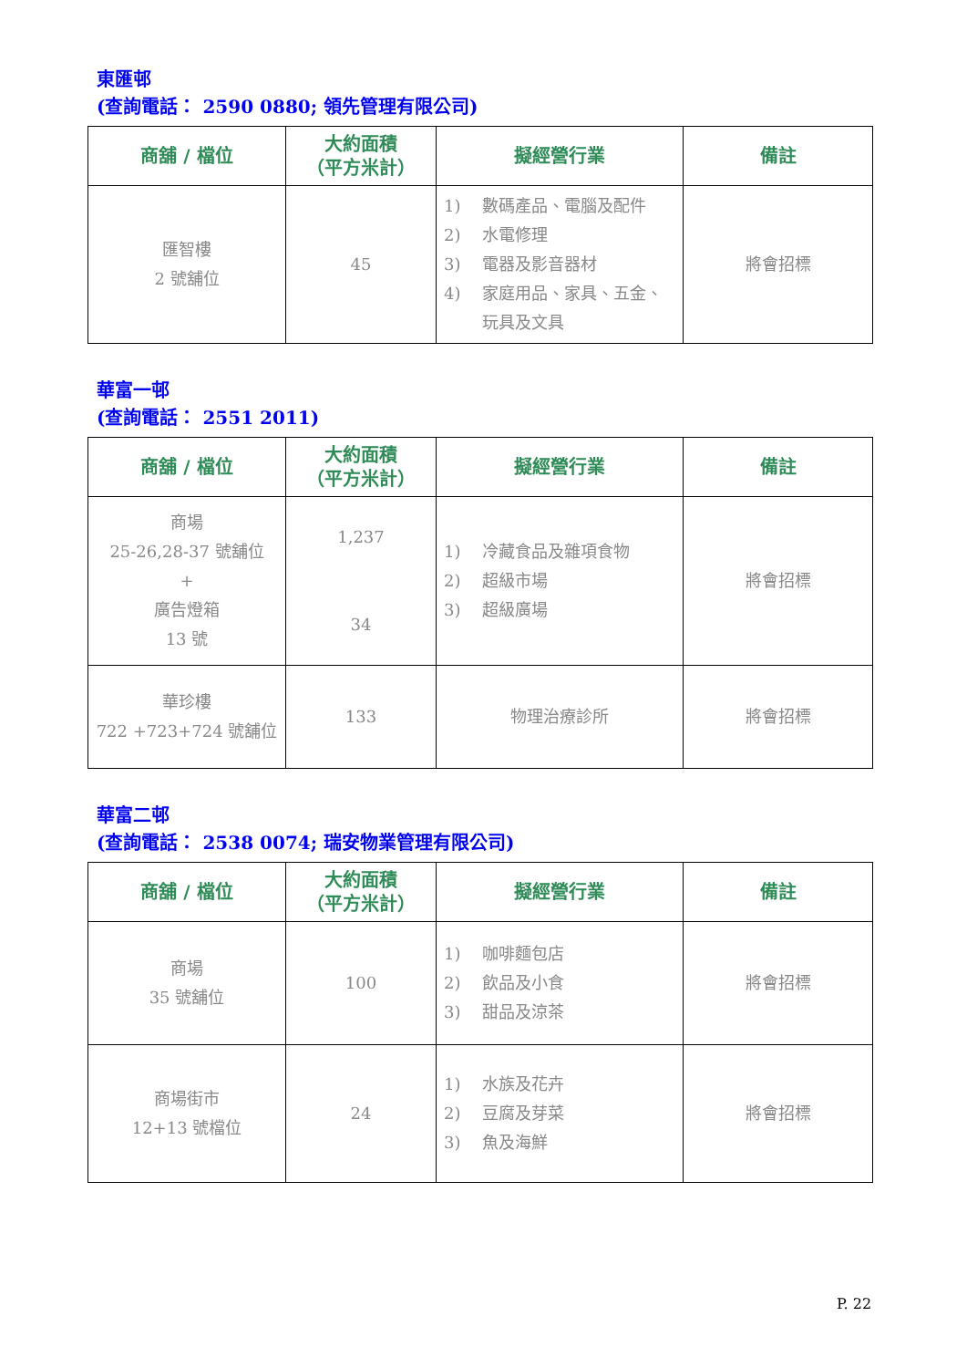東匯邨
(查詢電話： 2590 0880; 領先管理有限公司)
| 商舖 / 檔位 | 大約面積 （平方米計） | 擬經營行業 | 備註 |
| --- | --- | --- | --- |
| 匯智樓 2 號舖位 | 45 | 1) 數碼產品、電腦及配件 2) 水電修理 3) 電器及影音器材 4) 家庭用品、家具、五金、玩具及文具 | 將會招標 |
華富一邨
(查詢電話： 2551 2011)
| 商舖 / 檔位 | 大約面積 （平方米計） | 擬經營行業 | 備註 |
| --- | --- | --- | --- |
| 商場 25-26,28-37 號舖位 + 廣告燈箱 13 號 | 1,237 34 | 1) 冷藏食品及雜項食物 2) 超級市場 3) 超級廣場 | 將會招標 |
| 華珍樓 722 +723+724 號舖位 | 133 | 物理治療診所 | 將會招標 |
華富二邨
(查詢電話： 2538 0074; 瑞安物業管理有限公司)
| 商舖 / 檔位 | 大約面積 （平方米計） | 擬經營行業 | 備註 |
| --- | --- | --- | --- |
| 商場 35 號舖位 | 100 | 1) 咖啡麵包店 2) 飲品及小食 3) 甜品及涼茶 | 將會招標 |
| 商場街市 12+13 號檔位 | 24 | 1) 水族及花卉 2) 豆腐及芽菜 3) 魚及海鮮 | 將會招標 |
P. 22